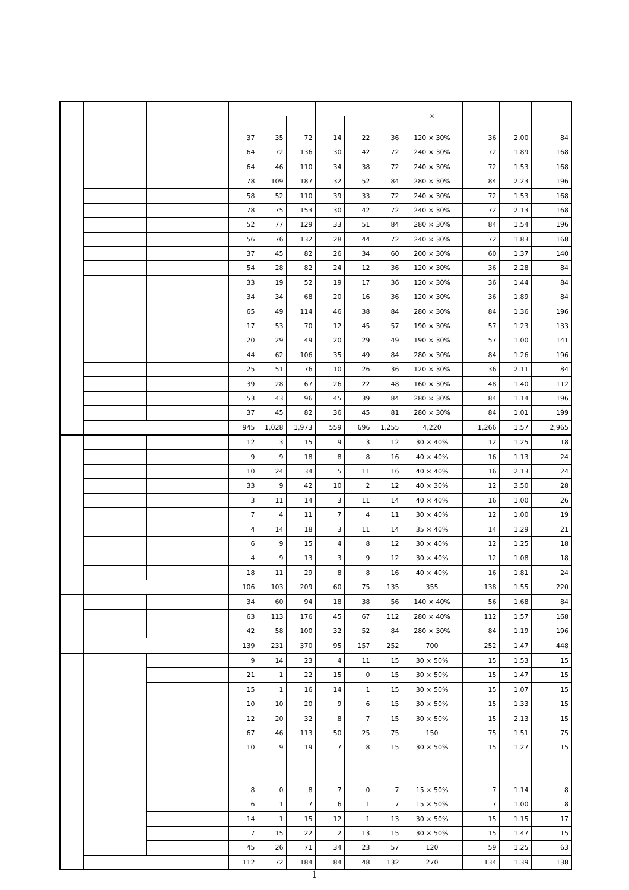| | | | | | | | | | × | | | |
| --- | --- | --- | --- | --- | --- | --- | --- | --- | --- | --- | --- | --- |
| | | | 37 | 35 | 72 | 14 | 22 | 36 | 120 × 30% | 36 | 2.00 | 84 |
| | | | 64 | 72 | 136 | 30 | 42 | 72 | 240 × 30% | 72 | 1.89 | 168 |
| | | | 64 | 46 | 110 | 34 | 38 | 72 | 240 × 30% | 72 | 1.53 | 168 |
| | | | 78 | 109 | 187 | 32 | 52 | 84 | 280 × 30% | 84 | 2.23 | 196 |
| | | | 58 | 52 | 110 | 39 | 33 | 72 | 240 × 30% | 72 | 1.53 | 168 |
| | | | 78 | 75 | 153 | 30 | 42 | 72 | 240 × 30% | 72 | 2.13 | 168 |
| | | | 52 | 77 | 129 | 33 | 51 | 84 | 280 × 30% | 84 | 1.54 | 196 |
| | | | 56 | 76 | 132 | 28 | 44 | 72 | 240 × 30% | 72 | 1.83 | 168 |
| | | | 37 | 45 | 82 | 26 | 34 | 60 | 200 × 30% | 60 | 1.37 | 140 |
| | | | 54 | 28 | 82 | 24 | 12 | 36 | 120 × 30% | 36 | 2.28 | 84 |
| | | | 33 | 19 | 52 | 19 | 17 | 36 | 120 × 30% | 36 | 1.44 | 84 |
| | | | 34 | 34 | 68 | 20 | 16 | 36 | 120 × 30% | 36 | 1.89 | 84 |
| | | | 65 | 49 | 114 | 46 | 38 | 84 | 280 × 30% | 84 | 1.36 | 196 |
| | | | 17 | 53 | 70 | 12 | 45 | 57 | 190 × 30% | 57 | 1.23 | 133 |
| | | | 20 | 29 | 49 | 20 | 29 | 49 | 190 × 30% | 57 | 1.00 | 141 |
| | | | 44 | 62 | 106 | 35 | 49 | 84 | 280 × 30% | 84 | 1.26 | 196 |
| | | | 25 | 51 | 76 | 10 | 26 | 36 | 120 × 30% | 36 | 2.11 | 84 |
| | | | 39 | 28 | 67 | 26 | 22 | 48 | 160 × 30% | 48 | 1.40 | 112 |
| | | | 53 | 43 | 96 | 45 | 39 | 84 | 280 × 30% | 84 | 1.14 | 196 |
| | | | 37 | 45 | 82 | 36 | 45 | 81 | 280 × 30% | 84 | 1.01 | 199 |
| | | | 945 | 1,028 | 1,973 | 559 | 696 | 1,255 | 4,220 | 1,266 | 1.57 | 2,965 |
| | | | 12 | 3 | 15 | 9 | 3 | 12 | 30 × 40% | 12 | 1.25 | 18 |
| | | | 9 | 9 | 18 | 8 | 8 | 16 | 40 × 40% | 16 | 1.13 | 24 |
| | | | 10 | 24 | 34 | 5 | 11 | 16 | 40 × 40% | 16 | 2.13 | 24 |
| | | | 33 | 9 | 42 | 10 | 2 | 12 | 40 × 30% | 12 | 3.50 | 28 |
| | | | 3 | 11 | 14 | 3 | 11 | 14 | 40 × 40% | 16 | 1.00 | 26 |
| | | | 7 | 4 | 11 | 7 | 4 | 11 | 30 × 40% | 12 | 1.00 | 19 |
| | | | 4 | 14 | 18 | 3 | 11 | 14 | 35 × 40% | 14 | 1.29 | 21 |
| | | | 6 | 9 | 15 | 4 | 8 | 12 | 30 × 40% | 12 | 1.25 | 18 |
| | | | 4 | 9 | 13 | 3 | 9 | 12 | 30 × 40% | 12 | 1.08 | 18 |
| | | | 18 | 11 | 29 | 8 | 8 | 16 | 40 × 40% | 16 | 1.81 | 24 |
| | | | 106 | 103 | 209 | 60 | 75 | 135 | 355 | 138 | 1.55 | 220 |
| | | | 34 | 60 | 94 | 18 | 38 | 56 | 140 × 40% | 56 | 1.68 | 84 |
| | | | 63 | 113 | 176 | 45 | 67 | 112 | 280 × 40% | 112 | 1.57 | 168 |
| | | | 42 | 58 | 100 | 32 | 52 | 84 | 280 × 30% | 84 | 1.19 | 196 |
| | | | 139 | 231 | 370 | 95 | 157 | 252 | 700 | 252 | 1.47 | 448 |
| | | | 9 | 14 | 23 | 4 | 11 | 15 | 30 × 50% | 15 | 1.53 | 15 |
| | | | 21 | 1 | 22 | 15 | 0 | 15 | 30 × 50% | 15 | 1.47 | 15 |
| | | | 15 | 1 | 16 | 14 | 1 | 15 | 30 × 50% | 15 | 1.07 | 15 |
| | | | 10 | 10 | 20 | 9 | 6 | 15 | 30 × 50% | 15 | 1.33 | 15 |
| | | | 12 | 20 | 32 | 8 | 7 | 15 | 30 × 50% | 15 | 2.13 | 15 |
| | | | 67 | 46 | 113 | 50 | 25 | 75 | 150 | 75 | 1.51 | 75 |
| | | | 10 | 9 | 19 | 7 | 8 | 15 | 30 × 50% | 15 | 1.27 | 15 |
| | | | 8 | 0 | 8 | 7 | 0 | 7 | 15 × 50% | 7 | 1.14 | 8 |
| | | | 6 | 1 | 7 | 6 | 1 | 7 | 15 × 50% | 7 | 1.00 | 8 |
| | | | 14 | 1 | 15 | 12 | 1 | 13 | 30 × 50% | 15 | 1.15 | 17 |
| | | | 7 | 15 | 22 | 2 | 13 | 15 | 30 × 50% | 15 | 1.47 | 15 |
| | | | 45 | 26 | 71 | 34 | 23 | 57 | 120 | 59 | 1.25 | 63 |
| | | | 112 | 72 | 184 | 84 | 48 | 132 | 270 | 134 | 1.39 | 138 |
1